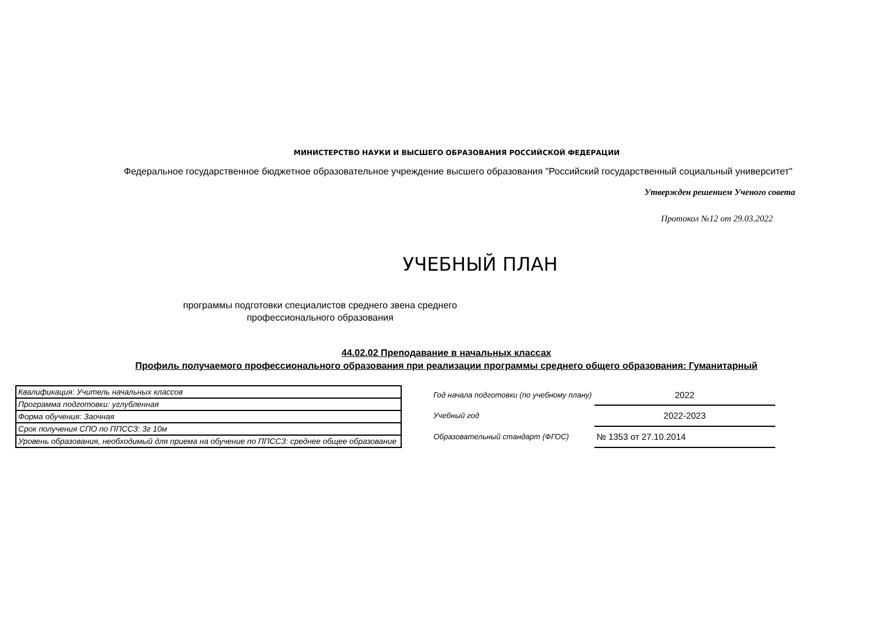МИНИСТЕРСТВО НАУКИ И ВЫСШЕГО ОБРАЗОВАНИЯ РОССИЙСКОЙ ФЕДЕРАЦИИ
Федеральное государственное бюджетное образовательное учреждение высшего образования "Российский государственный социальный университет"
Утвержден решением Ученого совета
Протокол №12 от 29.03.2022
УЧЕБНЫЙ ПЛАН
программы подготовки специалистов среднего звена среднего профессионального образования
44.02.02 Преподавание в начальных классах
Профиль получаемого профессионального образования при реализации программы среднего общего образования: Гуманитарный
| Квалификация: Учитель начальных классов |
| Программа подготовки: углубленная |
| Форма обучения: Заочная |
| Срок получения СПО по ППССЗ: 3г 10м |
| Уровень образования, необходимый для приема на обучение по ППССЗ: среднее общее образование |
| Год начала подготовки (по учебному плану) | 2022 |
| Учебный год | 2022-2023 |
| Образовательный стандарт (ФГОС) | № 1353 от 27.10.2014 |